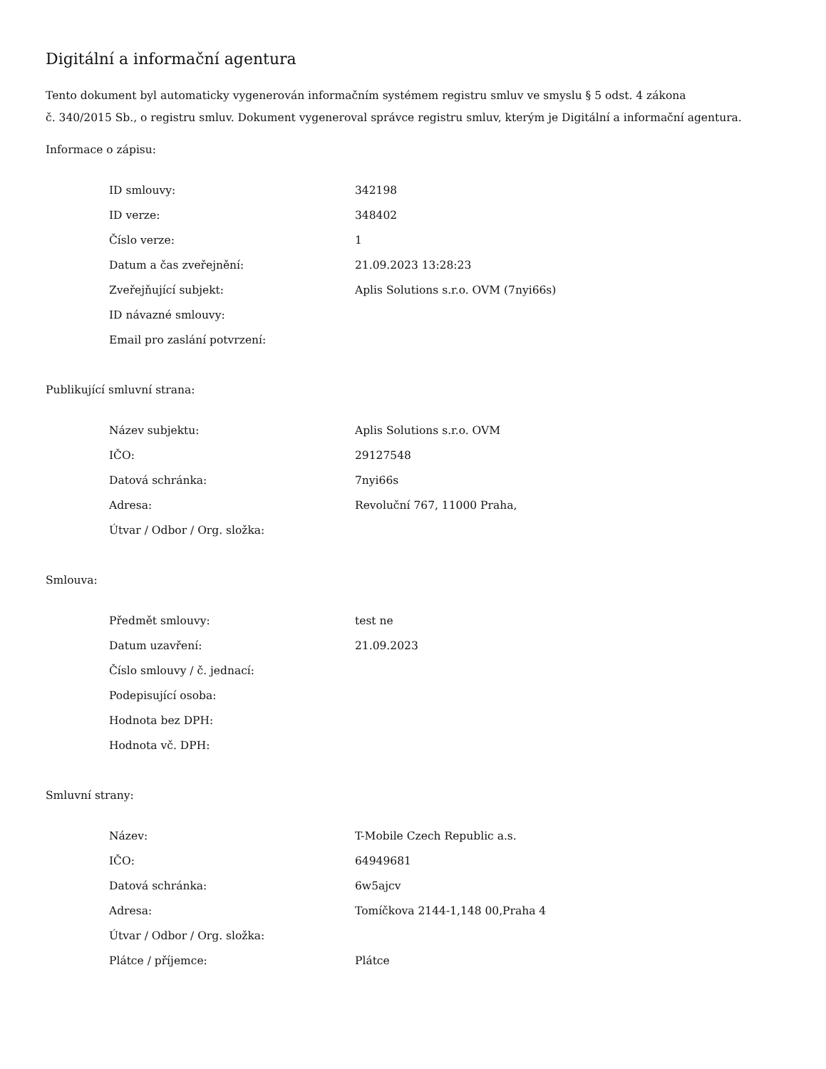Digitální a informační agentura
Tento dokument byl automaticky vygenerován informačním systémem registru smluv ve smyslu § 5 odst. 4 zákona
č. 340/2015 Sb., o registru smluv. Dokument vygeneroval správce registru smluv, kterým je Digitální a informační agentura.
Informace o zápisu:
| ID smlouvy: | 342198 |
| ID verze: | 348402 |
| Číslo verze: | 1 |
| Datum a čas zveřejnění: | 21.09.2023 13:28:23 |
| Zveřejňující subjekt: | Aplis Solutions s.r.o. OVM (7nyi66s) |
| ID návazné smlouvy: | |
| Email pro zaslání potvrzení: | |
Publikující smluvní strana:
| Název subjektu: | Aplis Solutions s.r.o. OVM |
| IČO: | 29127548 |
| Datová schránka: | 7nyi66s |
| Adresa: | Revoluční 767, 11000 Praha, |
| Útvar / Odbor / Org. složka: | |
Smlouva:
| Předmět smlouvy: | test ne |
| Datum uzavření: | 21.09.2023 |
| Číslo smlouvy / č. jednací: | |
| Podepisující osoba: | |
| Hodnota bez DPH: | |
| Hodnota vč. DPH: | |
Smluvní strany:
| Název: | T-Mobile Czech Republic a.s. |
| IČO: | 64949681 |
| Datová schránka: | 6w5ajcv |
| Adresa: | Tomíčkova 2144-1,148 00,Praha 4 |
| Útvar / Odbor / Org. složka: | |
| Plátce / příjemce: | Plátce |